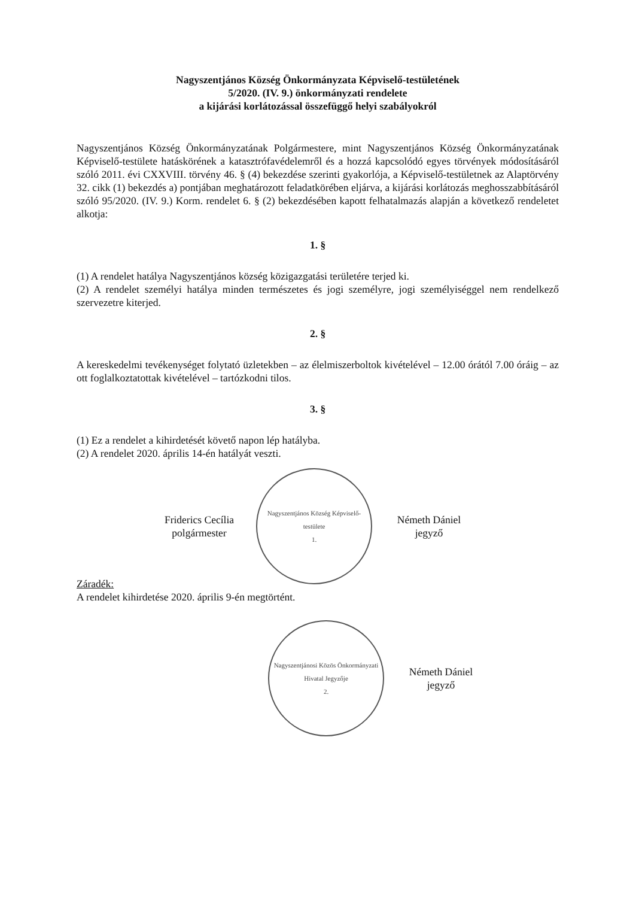Nagyszentjános Község Önkormányzata Képviselő-testületének
5/2020. (IV. 9.) önkormányzati rendelete
a kijárási korlátozással összefüggő helyi szabályokról
Nagyszentjános Község Önkormányzatának Polgármestere, mint Nagyszentjános Község Önkormányzatának Képviselő-testülete hatáskörének a katasztrófavédelemről és a hozzá kapcsolódó egyes törvények módosításáról szóló 2011. évi CXXVIII. törvény 46. § (4) bekezdése szerinti gyakorlója, a Képviselő-testületnek az Alaptörvény 32. cikk (1) bekezdés a) pontjában meghatározott feladatkörében eljárva, a kijárási korlátozás meghosszabbításáról szóló 95/2020. (IV. 9.) Korm. rendelet 6. § (2) bekezdésében kapott felhatalmazás alapján a következő rendeletet alkotja:
1. §
(1) A rendelet hatálya Nagyszentjános község közigazgatási területére terjed ki.
(2) A rendelet személyi hatálya minden természetes és jogi személyre, jogi személyiséggel nem rendelkező szervezetre kiterjed.
2. §
A kereskedelmi tevékenységet folytató üzletekben – az élelmiszerboltok kivételével – 12.00 órától 7.00 óráig – az ott foglalkoztatottak kivételével – tartózkodni tilos.
3. §
(1) Ez a rendelet a kihirdetését követő napon lép hatályba.
(2) A rendelet 2020. április 14-én hatályát veszti.
Friderics Cecília
polgármester
Nagyszentjános Község Képviselő-testülete
1.
Németh Dániel
jegyző
Záradék:
A rendelet kihirdetése 2020. április 9-én megtörtént.
Nagyszentjánosi Közös Önkormányzati Hivatal Jegyzője
2.
Németh Dániel
jegyző